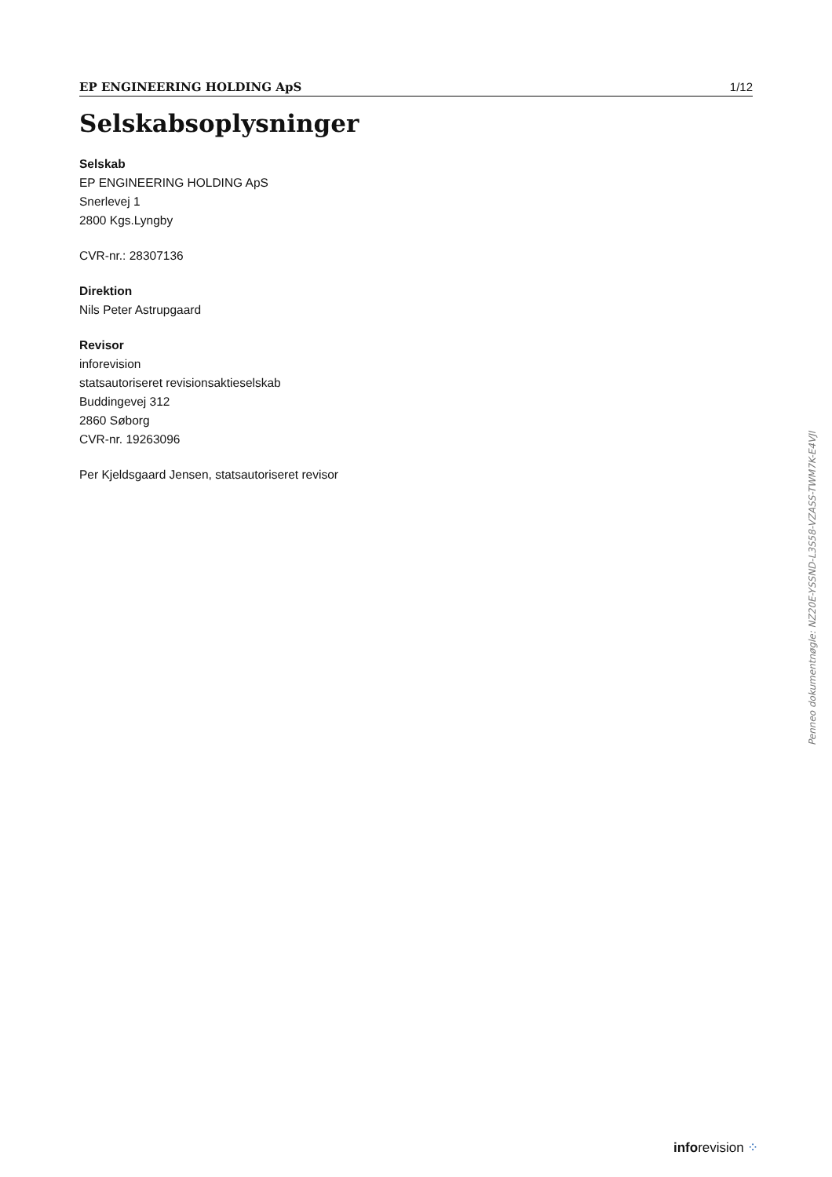EP ENGINEERING HOLDING ApS 1/12
Selskabsoplysninger
Selskab
EP ENGINEERING HOLDING ApS
Snerlevej 1
2800 Kgs.Lyngby
CVR-nr.: 28307136
Direktion
Nils Peter Astrupgaard
Revisor
inforevision
statsautoriseret revisionsaktieselskab
Buddingevej 312
2860 Søborg
CVR-nr. 19263096
Per Kjeldsgaard Jensen, statsautoriseret revisor
Penneo dokumentnøgle: NZ20E-YSSND-L3S58-VZASS-TWM7K-E4VJI
inforevision ⁘